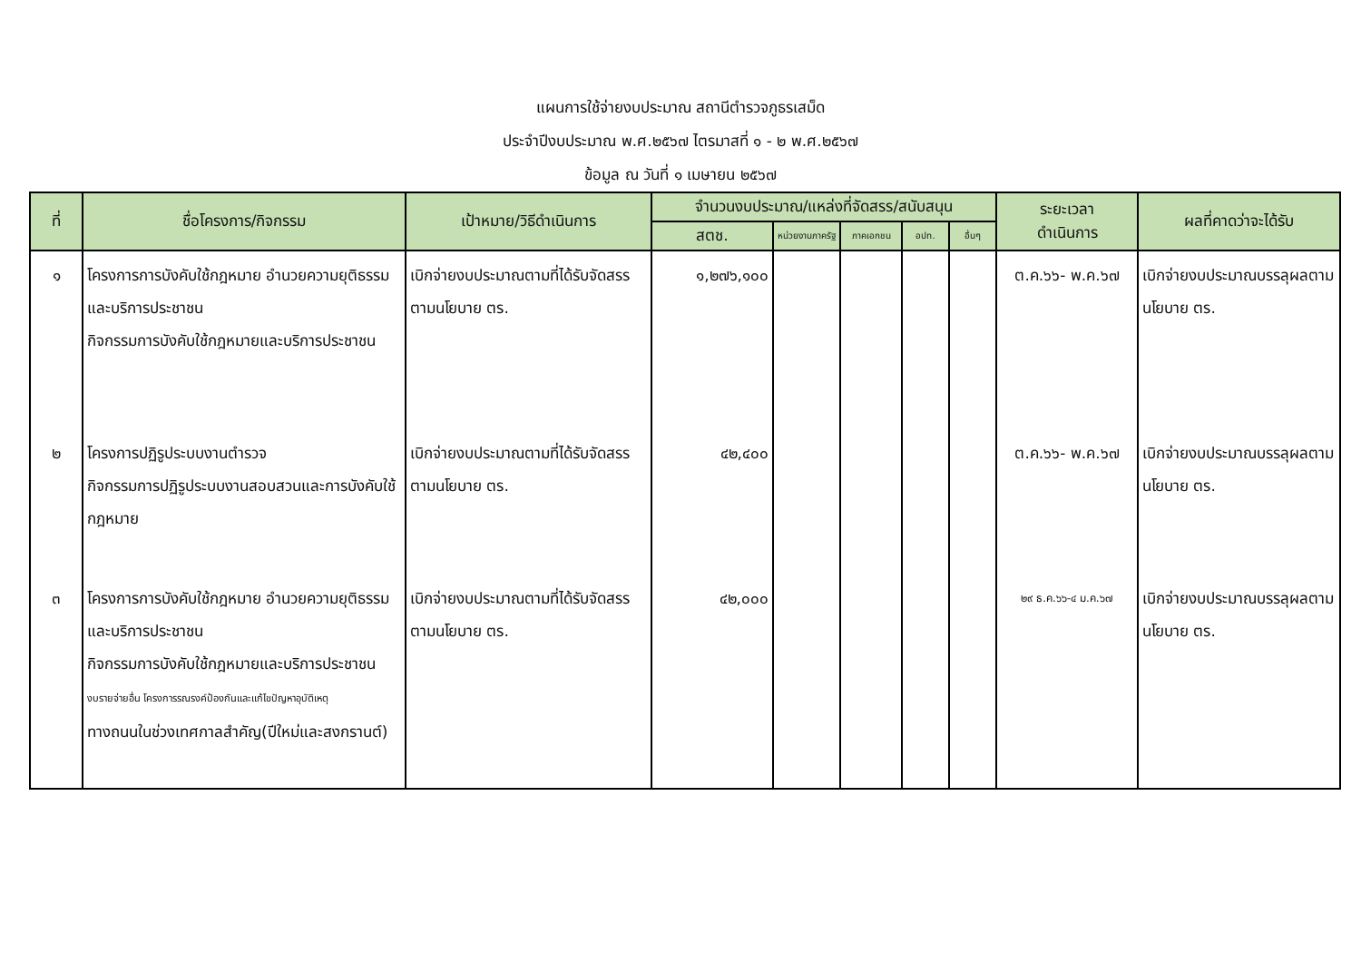แผนการใช้จ่ายงบประมาณ สถานีตำรวจภูธรเสม็ด
ประจำปีงบประมาณ พ.ศ.๒๕๖๗ ไตรมาสที่ ๑ - ๒ พ.ศ.๒๕๖๗
ข้อมูล ณ วันที่ ๑ เมษายน ๒๕๖๗
| ที่ | ชื่อโครงการ/กิจกรรม | เป้าหมาย/วิธีดำเนินการ | จำนวนงบประมาณ/แหล่งที่จัดสรร/สนับสนุน | | | | | ระยะเวลา ดำเนินการ | ผลที่คาดว่าจะได้รับ |
| --- | --- | --- | --- | --- | --- | --- | --- | --- | --- |
| | | | สตช. | หน่วยงานภาครัฐ | ภาคเอกชน | อปท. | อื่นๆ | | |
| ๑ | โครงการการบังคับใช้กฎหมาย อำนวยความยุติธรรม และบริการประชาชน กิจกรรมการบังคับใช้กฎหมายและบริการประชาชน | เบิกจ่ายงบประมาณตามที่ได้รับจัดสรร ตามนโยบาย ตร. | ๑,๒๗๖,๑๐๐ | | | | | ต.ค.๖๖- พ.ค.๖๗ | เบิกจ่ายงบประมาณบรรลุผลตามนโยบาย ตร. |
| ๒ | โครงการปฏิรูประบบงานตำรวจ กิจกรรมการปฏิรูประบบงานสอบสวนและการบังคับใช้กฎหมาย | เบิกจ่ายงบประมาณตามที่ได้รับจัดสรร ตามนโยบาย ตร. | ๔๒,๔๐๐ | | | | | ต.ค.๖๖- พ.ค.๖๗ | เบิกจ่ายงบประมาณบรรลุผลตามนโยบาย ตร. |
| ๓ | โครงการการบังคับใช้กฎหมาย อำนวยความยุติธรรม และบริการประชาชน กิจกรรมการบังคับใช้กฎหมายและบริการประชาชน งบรายจ่ายอื่น โครงการรณรงค์ป้องกันและแก้ไขปัญหาอุบัติเหตุ ทางถนนในช่วงเทศกาลสำคัญ(ปีใหม่และสงกรานต์) | เบิกจ่ายงบประมาณตามที่ได้รับจัดสรร ตามนโยบาย ตร. | ๔๒,๐๐๐ | | | | | ๒๙ ธ.ค.๖๖-๔ ม.ค.๖๗ | เบิกจ่ายงบประมาณบรรลุผลตามนโยบาย ตร. |